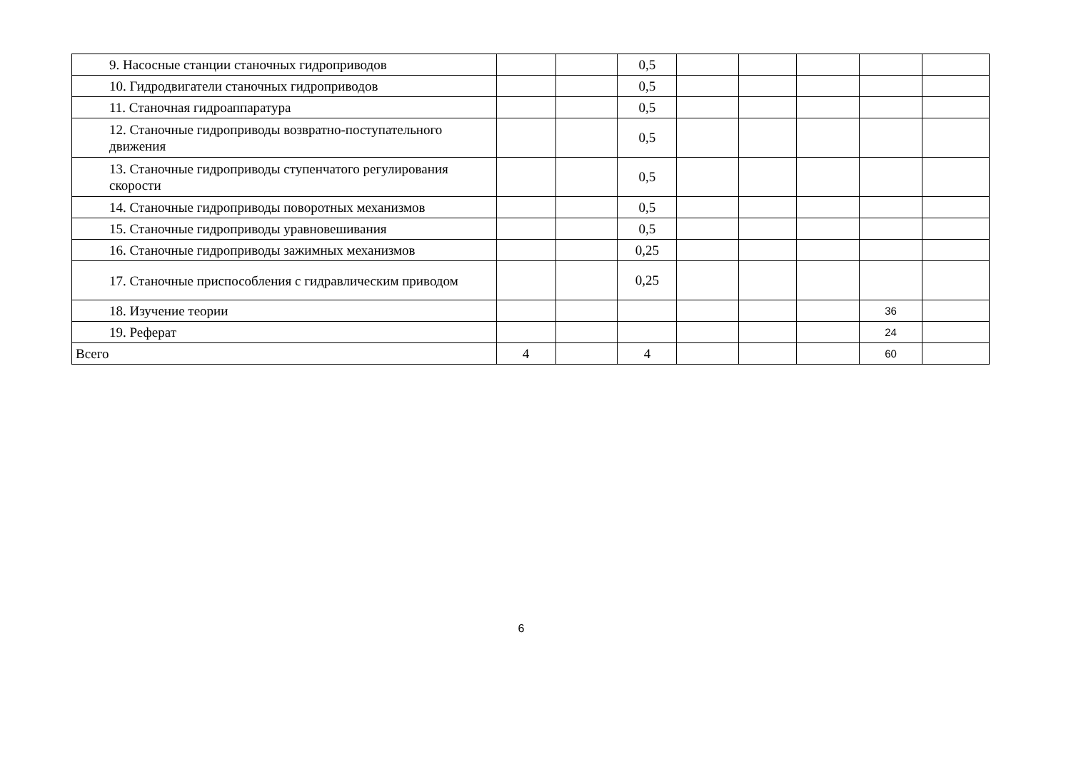| 9. Насосные станции станочных гидроприводов | | | 0,5 | | | | | |
| 10. Гидродвигатели станочных гидроприводов | | | 0,5 | | | | | |
| 11. Станочная гидроаппаратура | | | 0,5 | | | | | |
| 12. Станочные гидроприводы возвратно-поступательного движения | | | 0,5 | | | | | |
| 13. Станочные гидроприводы ступенчатого регулирования скорости | | | 0,5 | | | | | |
| 14. Станочные гидроприводы поворотных механизмов | | | 0,5 | | | | | |
| 15. Станочные гидроприводы уравновешивания | | | 0,5 | | | | | |
| 16. Станочные гидроприводы зажимных механизмов | | | 0,25 | | | | | |
| 17. Станочные приспособления с гидравлическим приводом | | | 0,25 | | | | | |
| 18. Изучение теории | | | | | | | 36 | |
| 19. Реферат | | | | | | | 24 | |
| Всего | 4 | | 4 | | | | 60 | |
6